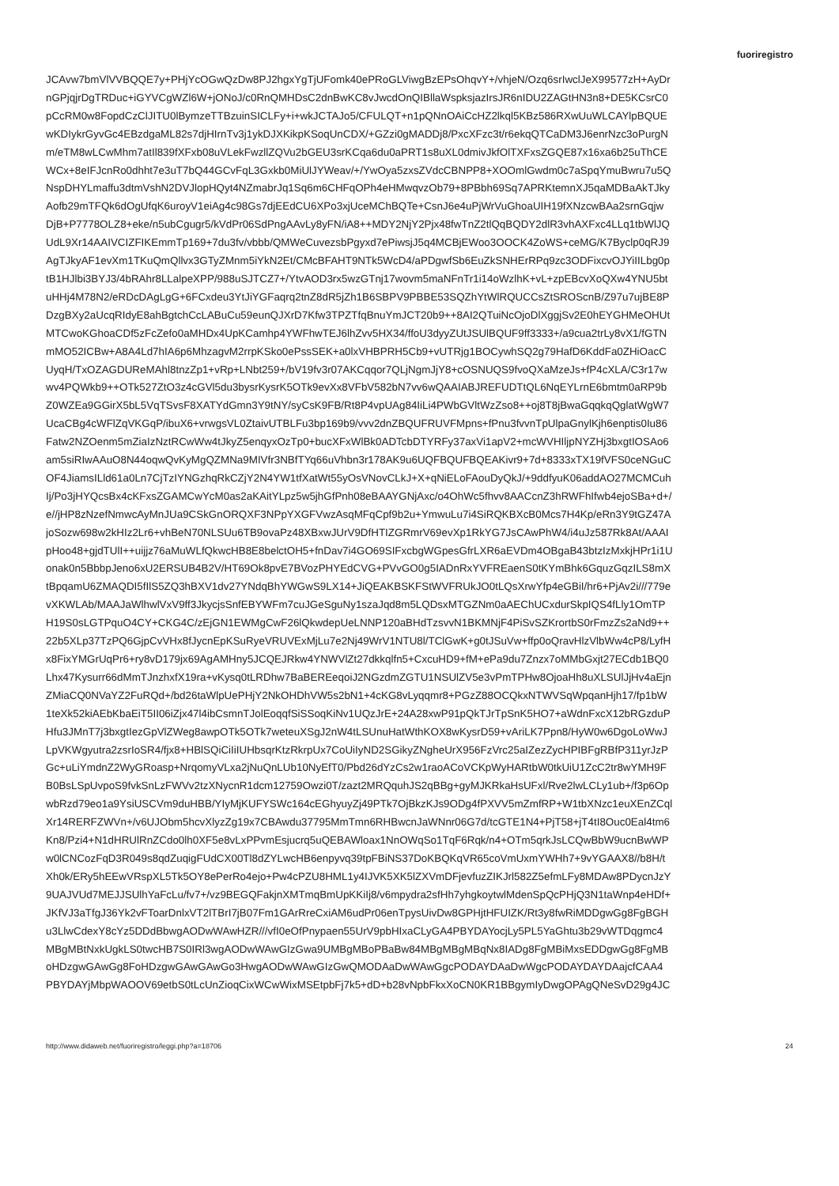fuoriregistro
JCAvw7bmVlVVBQQE7y+PHjYcOGwQzDw8PJ2hgxYgTjUFomk40ePRoGLViwgBzEPsOhqvY+/vhjeN/Ozq6srIwclJeX99577zH+AyDr
nGPjqjrDgTRDuc+iGYVCgWZl6W+jONoJ/c0RnQMHDsC2dnBwKC8vJwcdOnQIBllaWspksjazIrsJR6nIDU2ZAGtHN3n8+DE5KCsrC0
pCcRM0w8FopdCzClJITU0lBymzeTTBzuinSICLFy+i+wkJCTAJo5/CFULQT+n1pQNnOAiCcHZ2lkql5KBz586RXwUuWLCAYlpBQUE
wKDIykrGyvGc4EBzdgaML82s7djHIrnTv3j1ykDJXKikpKSoqUnCDX/+GZzi0gMADDj8/PxcXFzc3t/r6ekqQTCaDM3J6enrNzc3oPurgN
m/eTM8wLCwMhm7atIl839fXFxb08uVLekFwzllZQVu2bGEU3srKCqa6du0aPRT1s8uXL0dmivJkfOlTXFxsZGQE87x16xa6b25uThCE
WCx+8eIFJcnRo0dhht7e3uT7bQ44GCvFqL3Gxkb0MiUlJYWeav/+/YwOya5zxsZVdcCBNPP8+XOOmlGwdm0c7aSpqYmuBwru7u5Q
NspDHYLmaffu3dtmVshN2DVJlopHQyt4NZmabrJq1Sq6m6CHFqOPh4eHMwqvzOb79+8PBbh69Sq7APRKtemnXJ5qaMDBaAkTJky
Aofb29mTFQk6dOgUfqK6uroyV1eiAg4c98Gs7djEEdCU6XPo3xjUceMChBQTe+CsnJ6e4uPjWrVuGhoaUIH19fXNzcwBAa2srnGqjw
DjB+P7778OLZ8+eke/n5ubCgugr5/kVdPr06SdPngAAvLy8yFN/iA8++MDY2NjY2Pjx48fwTnZ2tlQqBQDY2dlR3vhAXFxc4LLq1tbWlJQ
UdL9Xr14AAIVCIZFIKEmmTp169+7du3fv/vbbb/QMWeCuvezsbPgyxd7ePiwsjJ5q4MCBjEWoo3OOCK4ZoWS+ceMG/K7Byclp0qRJ9
AgTJkyAF1evXm1TKuQmQllvx3GTyZMnm5iYkN2Et/CMcBFAHT9NTk5WcD4/aPDgwfSb6EuZkSNHErRPq9zc3ODFixcvOJYiIILbg0p
tB1HJlbi3BYJ3/4bRAhr8LLalpeXPP/988uSJTCZ7+/YtvAOD3rx5wzGTnj17wovm5maNFnTr1i14oWzlhK+vL+zpEBcvXoQXw4YNU5bt
uHHj4M78N2/eRDcDAgLgG+6FCxdeu3YtJiYGFaqrq2tnZ8dR5jZh1B6SBPV9PBBE53SQZhYtWlRQUCCsZtSROScnB/Z97u7ujBE8P
DzgBXy2aUcqRIdyE8ahBgtchCcLABuCu59eunQJXrD7Kfw3TPZTfqBnuYmJCT20b9++8AI2QTuiNcOjoDlXggjSv2E0hEYGHMeOHUt
MTCwoKGhoaCDf5zFcZefo0aMHDx4UpKCamhp4YWFhwTEJ6lhZvv5HX34/ffoU3dyyZUtJSUlBQUF9ff3333+/a9cua2trLy8vX1/fGTN
mMO52ICBw+A8A4Ld7hIA6p6MhzagvM2rrpKSko0ePssSEK+a0lxVHBPRH5Cb9+vUTRjg1BOCywhSQ2g79HafD6KddFa0ZHiOacC
UyqH/TxOZAGDUReMAhl8tnzZp1+vRp+LNbt259+/bV19fv3r07AKCqqor7QLjNgmJjY8+cOSNUQS9fvoQXaMzeJs+fP4cXLA/C3r17w
wv4PQWkb9++OTk527ZtO3z4cGVl5du3bysrKysrK5OTk9evXx8VFbV582bN7vv6wQAAIABJREFUDTtQL6NqEYLrnE6bmtm0aRP9b
Z0WZEa9GGirX5bL5VqTSvsF8XATYdGmn3Y9tNY/syCsK9FB/Rt8P4vpUAg84IiLi4PWbGVltWzZso8++oj8T8jBwaGqqkqQglatWgW7
UcaCBg4cWFlZqVKGqP/ibuX6+vrwgsVL0ZtaivUTBLFu3bp169b9/vvv2dnZBQUFRUVFMpns+fPnu3fvvnTpUlpaGnylKjh6enptis0Iu86
Fatw2NZOenm5mZiaIzNztRCwWw4tJkyZ5enqyxOzTp0+bucXFxWlBk0ADTcbDTYRFy37axVi1apV2+mcWVHIljpNYZHj3bxgtIOSAo6
am5siRIwAAuO8N44oqwQvKyMgQZMNa9MIVfr3NBfTYq66uVhbn3r178AK9u6UQFBQUFBQEAKivr9+7d+8333xTX19fVFS0ceNGuC
OF4JiamsILld61a0Ln7CjTzIYNGzhqRkCZjY2N4YW1tfXatWt55yOsVNovCLkJ+X+qNiELoFAouDyQkJ/+9ddfyuK06addAO27MCMCuh
Ij/Po3jHYQcsBx4cKFxsZGAMCwYcM0as2aKAitYLpz5w5jhGfPnh08eBAAYGNjAxc/o4OhWc5fhvv8AACcnZ3hRWFhIfwb4ejoSBa+d+/
e//jHP8zNzefNmwcAyMnJUa9CSkGnORQXF3NPpYXGFVwzAsqMFqCpf9b2u+YmwuLu7i4SiRQKBXcB0Mcs7H4Kp/eRn3Y9tGZ47A
joSozw698w2kHIz2Lr6+vhBeN70NLSUu6TB9ovaPz48XBxwJUrV9DfHTIZGRmrV69evXp1RkYG7JsCAwPhW4/i4uJz587Rk8At/AAAI
pHoo48+gjdTUlI++uijjz76aMuWLfQkwcHB8E8belctOH5+fnDav7i4GO69SIFxcbgWGpesGfrLXR6aEVDm4OBgaB43btzIzMxkjHPr1i1U
onak0n5BbbpJeno6xU2ERSUB4B2V/HT69Ok8pvE7BVozPHYEdCVG+PVvGO0g5IADnRxYVFREaenS0tKYmBhk6GquzGqzILS8mX
tBpqamU6ZMAQDI5fIlS5ZQ3hBXV1dv27YNdqBhYWGwS9LX14+JiQEAKBSKFStWVFRUkJO0tLQsXrwYfp4eGBiI/hr6+PjAv2i///779e
vXKWLAb/MAAJaWlhwlVxV9ff3JkycjsSnfEBYWFm7cuJGeSguNy1szaJqd8m5LQDsxMTGZNm0aAEChUCxdurSkpIQS4fLly1OmTP
H19S0sLGTPquO4CY+CKG4C/zEjGN1EWMgCwF26lQkwdepUeLNNP120aBHdTzsvvN1BKMNjF4PiSvSZKrortbS0rFmzZs2aNd9++
22b5XLp37TzPQ6GjpCvVHx8fJycnEpKSuRyeVRUVExMjLu7e2Nj49WrV1NTU8l/TClGwK+g0tJSuVw+ffp0oQravHlzVlbWw4cP8/LyfH
x8FixYMGrUqPr6+ry8vD179jx69AgAMHny5JCQEJRkw4YNWVlZt27dkkqlfn5+CxcuHD9+fM+ePa9du7Znzx7oMMbGxjt27ECdb1BQ0
Lhx47Kysurr66dMmTJnzhxfX19ra+vKysq0tLRDhw7BaBEREeqoiJ2NGzdmZGTU1NSUlZV5e3vPmTPHw8OjoaHh8uXLSUlJjHv4aEjn
ZMiaCQ0NVaYZ2FuRQd+/bd26taWlpUePHjY2NkOHDhVW5s2bN1+4cKG8vLyqqmr8+PGzZ88OCQkxNTWVSqWpqanHjh17/fp1bW
1teXk52kiAEbKbaEiT5II06iZjx47l4ibCsmnTJolEoqqfSiSSoqKiNv1UQzJrE+24A28xwP91pQkTJrTpSnK5HO7+aWdnFxcX12bRGzduP
Hfu3JMnT7j3bxgtIezGpVlZWeg8awpOTk5OTk7weteuXSgJ2nW4tLSUnuHatWthKOX8wKysrD59+vAriLK7Ppn8/HyW0w6DgoLoWwJ
LpVKWgyutra2zsrIoSR4/fjx8+HBlSQiCiIiIUHbsqrKtzRkrpUx7CoUiIyND2SGikyZNgheUrX956FzVrc25aIZezZycHPIBFgRBfP311yrJzP
Gc+uLiYmdnZ2WyGRoasp+NrqomyVLxa2jNuQnLUb10NyEfT0/Pbd26dYzCs2w1raoACoVCKpWyHARtbW0tkUiU1ZcC2tr8wYMH9F
B0BsLSpUvpoS9fvkSnLzFWVv2tzXNycnR1dcm12759Owzi0T/zazt2MRQquhJS2qBBg+gyMJKRkaHsUFxl/Rve2lwLCLy1ub+/f3p6Op
wbRzd79eo1a9YsiUSCVm9duHBB/YIyMjKUFYSWc164cEGhyuyZj49PTk7OjBkzKJs9ODg4fPXVV5mZmfRP+W1tbXNzc1euXEnZCql
Xr14RERFZWVn+/v6UJObm5hcvXlyzZg19x7CBAwdu37795MmTmn6RHBwcnJaWNnr06G7d/tcGTE1N4+PjT58+jT4tI8Ouc0Eal4tm6
Kn8/Pzi4+N1dHRUlRnZCdo0lh0XF5e8vLxPPvmEsjucrq5uQEBAWloax1NnOWqSo1TqF6Rqk/n4+OTm5qrkJsLCQwBbW9ucnBwWP
w0lCNCozFqD3R049s8qdZuqigFUdCX00Tl8dZYLwcHB6enpyvq39tpFBiNS37DoKBQKqVR65coVmUxmYWHh7+9vYGAAX8//b8H/t
Xh0k/ERy5hEEwVRspXL5Tk5OY8ePerRo4ejo+Pw4cPZU8HML1y4IJVK5XK5lZXVmDFjevfuzZIKJrl582Z5efmLFy8MDAw8PDycnJzY
9UAJVUd7MEJJSUlhYaFcLu/fv7+/vz9BEGQFakjnXMTmqBmUpKKiIj8/v6mpydra2sfHh7yhgkoytwlMdenSpQcPHjQ3N1taWnp4eHDf+
JKfVJ3aTfgJ36Yk2vFToarDnlxVT2lTBrI7jB07Fm1GArRreCxiAM6udPr06enTpysUivDw8GPHjtHFUIZK/Rt3y8fwRiMDDgwGg8FgBGH
u3LlwCdexY8cYz5DDdBbwgAODwWAwHZR///vfI0eOfPnypaen55UrV9pbHIxaCLyGA4PBYDAYocjLy5PL5YaGhtu3b29vWTDqgmc4
MBgMBtNxkUgkLS0twcHB7S0IRl3wgAODwWAwGIzGwa9UMBgMBoPBaBw84MBgMBgMBqNx8IADg8FgMBiMxsEDDgwGg8FgMB
oHDzgwGAwGg8FoHDzgwGAwGAwGo3HwgAODwWAwGIzGwQMODAaDwWAwGgcPODAYDAaDwWgcPODAYDAYDAajcfCAA4
PBYDAYjMbpWAOOV69etbS0tLcUnZioqCixWCwWixMSEtpbFj7k5+dD+b28vNpbFkxXoCN0KR1BBgymIyDwgOPAgQNeSvD29g4JC
http://www.didaweb.net/fuoriregistro/leggi.php?a=18706 24